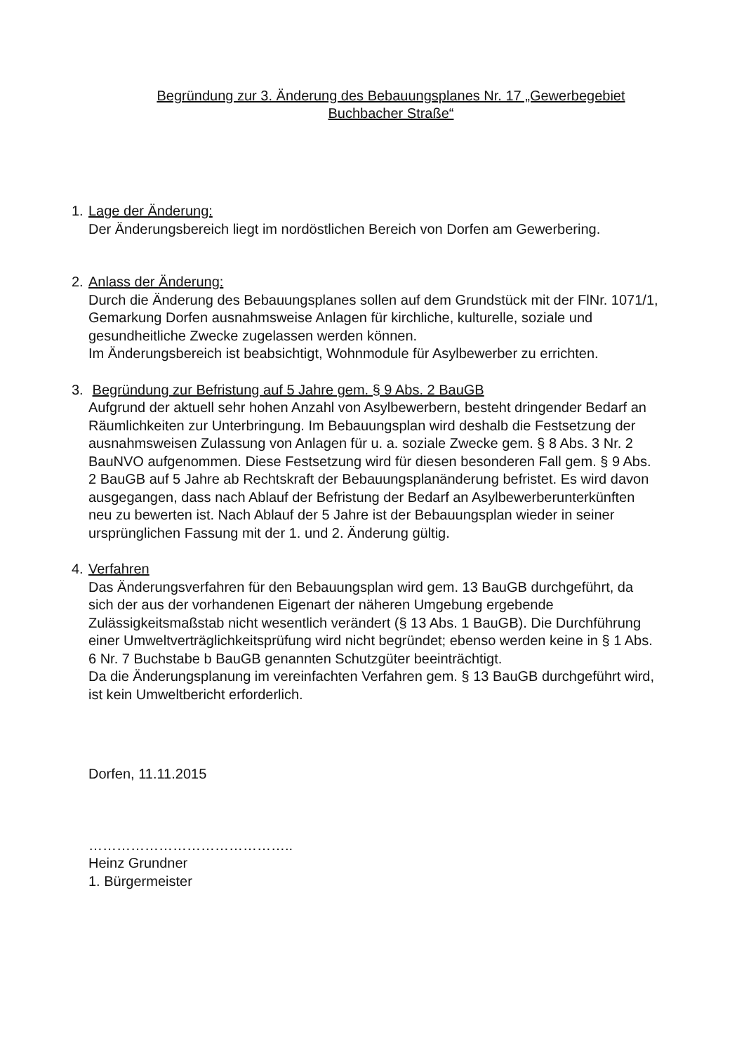Begründung zur 3. Änderung des Bebauungsplanes Nr. 17 „Gewerbegebiet
Buchbacher Straße“
1. Lage der Änderung:
Der Änderungsbereich liegt im nordöstlichen Bereich von Dorfen am Gewerbering.
2. Anlass der Änderung:
Durch die Änderung des Bebauungsplanes sollen auf dem Grundstück mit der FlNr. 1071/1, Gemarkung Dorfen ausnahmsweise Anlagen für kirchliche, kulturelle, soziale und gesundheitliche Zwecke zugelassen werden können.
Im Änderungsbereich ist beabsichtigt, Wohnmodule für Asylbewerber zu errichten.
3. Begründung zur Befristung auf 5 Jahre gem. § 9 Abs. 2 BauGB
Aufgrund der aktuell sehr hohen Anzahl von Asylbewerbern, besteht dringender Bedarf an Räumlichkeiten zur Unterbringung. Im Bebauungsplan wird deshalb die Festsetzung der ausnahmsweisen Zulassung von Anlagen für u. a. soziale Zwecke gem. § 8 Abs. 3 Nr. 2 BauNVO aufgenommen. Diese Festsetzung wird für diesen besonderen Fall gem. § 9 Abs. 2 BauGB auf 5 Jahre ab Rechtskraft der Bebauungsplanänderung befristet. Es wird davon ausgegangen, dass nach Ablauf der Befristung der Bedarf an Asylbewerberunterkünften neu zu bewerten ist. Nach Ablauf der 5 Jahre ist der Bebauungsplan wieder in seiner ursprünglichen Fassung mit der 1. und 2. Änderung gültig.
4. Verfahren
Das Änderungsverfahren für den Bebauungsplan wird gem. 13 BauGB durchgeführt, da sich der aus der vorhandenen Eigenart der näheren Umgebung ergebende Zulässigkeitsmaßstab nicht wesentlich verändert (§ 13 Abs. 1 BauGB). Die Durchführung einer Umweltverträglichkeitsprüfung wird nicht begründet; ebenso werden keine in § 1 Abs. 6 Nr. 7 Buchstabe b BauGB genannten Schutzgüter beeinträchtigt.
Da die Änderungsplanung im vereinfachten Verfahren gem. § 13 BauGB durchgeführt wird, ist kein Umweltbericht erforderlich.
Dorfen, 11.11.2015
……………………………………..
Heinz Grundner
1. Bürgermeister